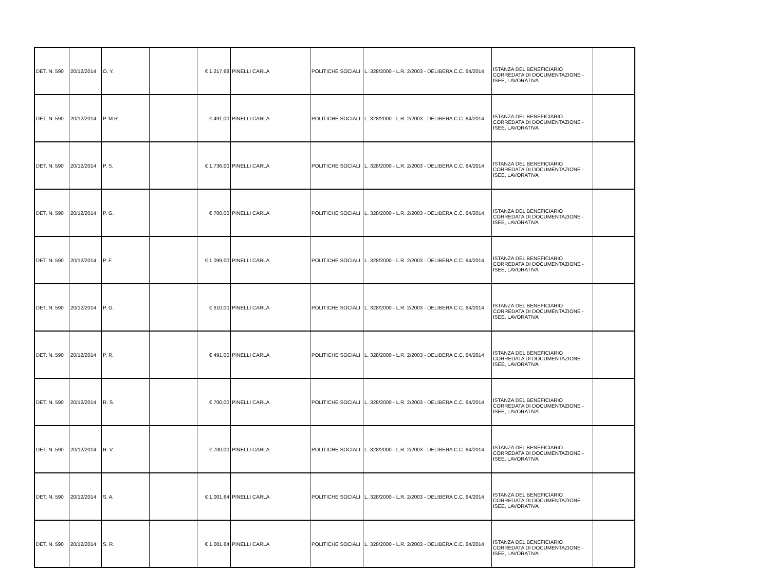| DET. N. 590 | 20/12/2014 | O. Y. | | € 1.217,68 | PINELLI CARLA | POLITICHE SOCIALI | L. 328/2000 - L.R. 2/2003 - DELIBERA C.C. 64/2014 | ISTANZA DEL BENEFICIARIO CORREDATA DI DOCUMENTAZIONE - ISEE, LAVORATIVA | |
| DET. N. 590 | 20/12/2014 | P. M.R. | | € 491,00 | PINELLI CARLA | POLITICHE SOCIALI | L. 328/2000 - L.R. 2/2003 - DELIBERA C.C. 64/2014 | ISTANZA DEL BENEFICIARIO CORREDATA DI DOCUMENTAZIONE - ISEE, LAVORATIVA | |
| DET. N. 590 | 20/12/2014 | P. S. | | € 1.736,00 | PINELLI CARLA | POLITICHE SOCIALI | L. 328/2000 - L.R. 2/2003 - DELIBERA C.C. 64/2014 | ISTANZA DEL BENEFICIARIO CORREDATA DI DOCUMENTAZIONE - ISEE, LAVORATIVA | |
| DET. N. 590 | 20/12/2014 | P. G. | | € 700,00 | PINELLI CARLA | POLITICHE SOCIALI | L. 328/2000 - L.R. 2/2003 - DELIBERA C.C. 64/2014 | ISTANZA DEL BENEFICIARIO CORREDATA DI DOCUMENTAZIONE - ISEE, LAVORATIVA | |
| DET. N. 590 | 20/12/2014 | P. F. | | € 1.099,00 | PINELLI CARLA | POLITICHE SOCIALI | L. 328/2000 - L.R. 2/2003 - DELIBERA C.C. 64/2014 | ISTANZA DEL BENEFICIARIO CORREDATA DI DOCUMENTAZIONE - ISEE, LAVORATIVA | |
| DET. N. 590 | 20/12/2014 | P. G. | | € 610,00 | PINELLI CARLA | POLITICHE SOCIALI | L. 328/2000 - L.R. 2/2003 - DELIBERA C.C. 64/2014 | ISTANZA DEL BENEFICIARIO CORREDATA DI DOCUMENTAZIONE - ISEE, LAVORATIVA | |
| DET. N. 590 | 20/12/2014 | P. R. | | € 491,00 | PINELLI CARLA | POLITICHE SOCIALI | L. 328/2000 - L.R. 2/2003 - DELIBERA C.C. 64/2014 | ISTANZA DEL BENEFICIARIO CORREDATA DI DOCUMENTAZIONE - ISEE, LAVORATIVA | |
| DET. N. 590 | 20/12/2014 | R. S. | | € 700,00 | PINELLI CARLA | POLITICHE SOCIALI | L. 328/2000 - L.R. 2/2003 - DELIBERA C.C. 64/2014 | ISTANZA DEL BENEFICIARIO CORREDATA DI DOCUMENTAZIONE - ISEE, LAVORATIVA | |
| DET. N. 590 | 20/12/2014 | R. V. | | € 700,00 | PINELLI CARLA | POLITICHE SOCIALI | L. 328/2000 - L.R. 2/2003 - DELIBERA C.C. 64/2014 | ISTANZA DEL BENEFICIARIO CORREDATA DI DOCUMENTAZIONE - ISEE, LAVORATIVA | |
| DET. N. 590 | 20/12/2014 | S. A. | | € 1.001,64 | PINELLI CARLA | POLITICHE SOCIALI | L. 328/2000 - L.R. 2/2003 - DELIBERA C.C. 64/2014 | ISTANZA DEL BENEFICIARIO CORREDATA DI DOCUMENTAZIONE - ISEE, LAVORATIVA | |
| DET. N. 590 | 20/12/2014 | S. R. | | € 1.001,64 | PINELLI CARLA | POLITICHE SOCIALI | L. 328/2000 - L.R. 2/2003 - DELIBERA C.C. 64/2014 | ISTANZA DEL BENEFICIARIO CORREDATA DI DOCUMENTAZIONE - ISEE, LAVORATIVA | |